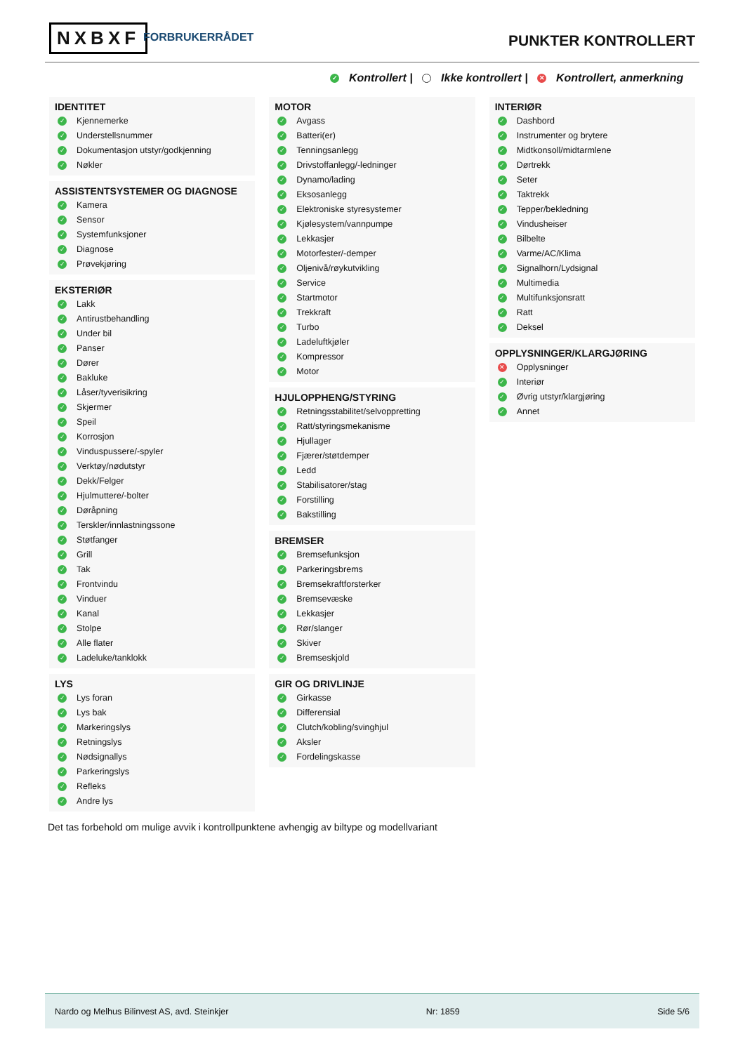NXBXF FORBRUKERRÅDET PUNKTER KONTROLLERT
✓ Kontrollert | Ikke kontrollert | ✕ Kontrollert, anmerkning
IDENTITET
✓ Kjennemerke
✓ Understellsnummer
✓ Dokumentasjon utstyr/godkjenning
✓ Nøkler
ASSISTENTSYSTEMER OG DIAGNOSE
✓ Kamera
✓ Sensor
✓ Systemfunksjoner
✓ Diagnose
✓ Prøvekjøring
EKSTERIØR
✓ Lakk
✓ Antirustbehandling
✓ Under bil
✓ Panser
✓ Dører
✓ Bakluke
✓ Låser/tyverisikring
✓ Skjermer
✓ Speil
✓ Korrosjon
✓ Vinduspussere/-spyler
✓ Verktøy/nødutstyr
✓ Dekk/Felger
✓ Hjulmuttere/-bolter
✓ Døråpning
✓ Terskler/innlastningssone
✓ Støtfanger
✓ Grill
✓ Tak
✓ Frontvindu
✓ Vinduer
✓ Kanal
✓ Stolpe
✓ Alle flater
✓ Ladeluke/tanklokk
LYS
✓ Lys foran
✓ Lys bak
✓ Markeringslys
✓ Retningslys
✓ Nødsignallys
✓ Parkeringslys
✓ Refleks
✓ Andre lys
MOTOR
✓ Avgass
✓ Batteri(er)
✓ Tenningsanlegg
✓ Drivstoffanlegg/-ledninger
✓ Dynamo/lading
✓ Eksosanlegg
✓ Elektroniske styresystemer
✓ Kjølesystem/vannpumpe
✓ Lekkasjer
✓ Motorfester/-demper
✓ Oljenivå/røykutvikling
✓ Service
✓ Startmotor
✓ Trekkraft
✓ Turbo
✓ Ladeluftkjøler
✓ Kompressor
✓ Motor
HJULOPPHENG/STYRING
✓ Retningsstabilitet/selvoppretting
✓ Ratt/styringsmekanisme
✓ Hjullager
✓ Fjærer/støtdemper
✓ Ledd
✓ Stabilisatorer/stag
✓ Forstilling
✓ Bakstilling
BREMSER
✓ Bremsefunksjon
✓ Parkeringsbrems
✓ Bremsekraftforsterker
✓ Bremsevæske
✓ Lekkasjer
✓ Rør/slanger
✓ Skiver
✓ Bremseskjold
GIR OG DRIVLINJE
✓ Girkasse
✓ Differensial
✓ Clutch/kobling/svinghjul
✓ Aksler
✓ Fordelingskasse
INTERIØR
✓ Dashbord
✓ Instrumenter og brytere
✓ Midtkonsoll/midtarmlene
✓ Dørtrekk
✓ Seter
✓ Taktrekk
✓ Tepper/bekledning
✓ Vindusheiser
✓ Bilbelte
✓ Varme/AC/Klima
✓ Signalhorn/Lydsignal
✓ Multimedia
✓ Multifunksjonsratt
✓ Ratt
✓ Deksel
OPPLYSNINGER/KLARGJØRING
✕ Opplysninger
✓ Interiør
✓ Øvrig utstyr/klargjøring
✓ Annet
Det tas forbehold om mulige avvik i kontrollpunktene avhengig av biltype og modellvariant
Nardo og Melhus Bilinvest AS, avd. Steinkjer Nr: 1859 Side 5/6